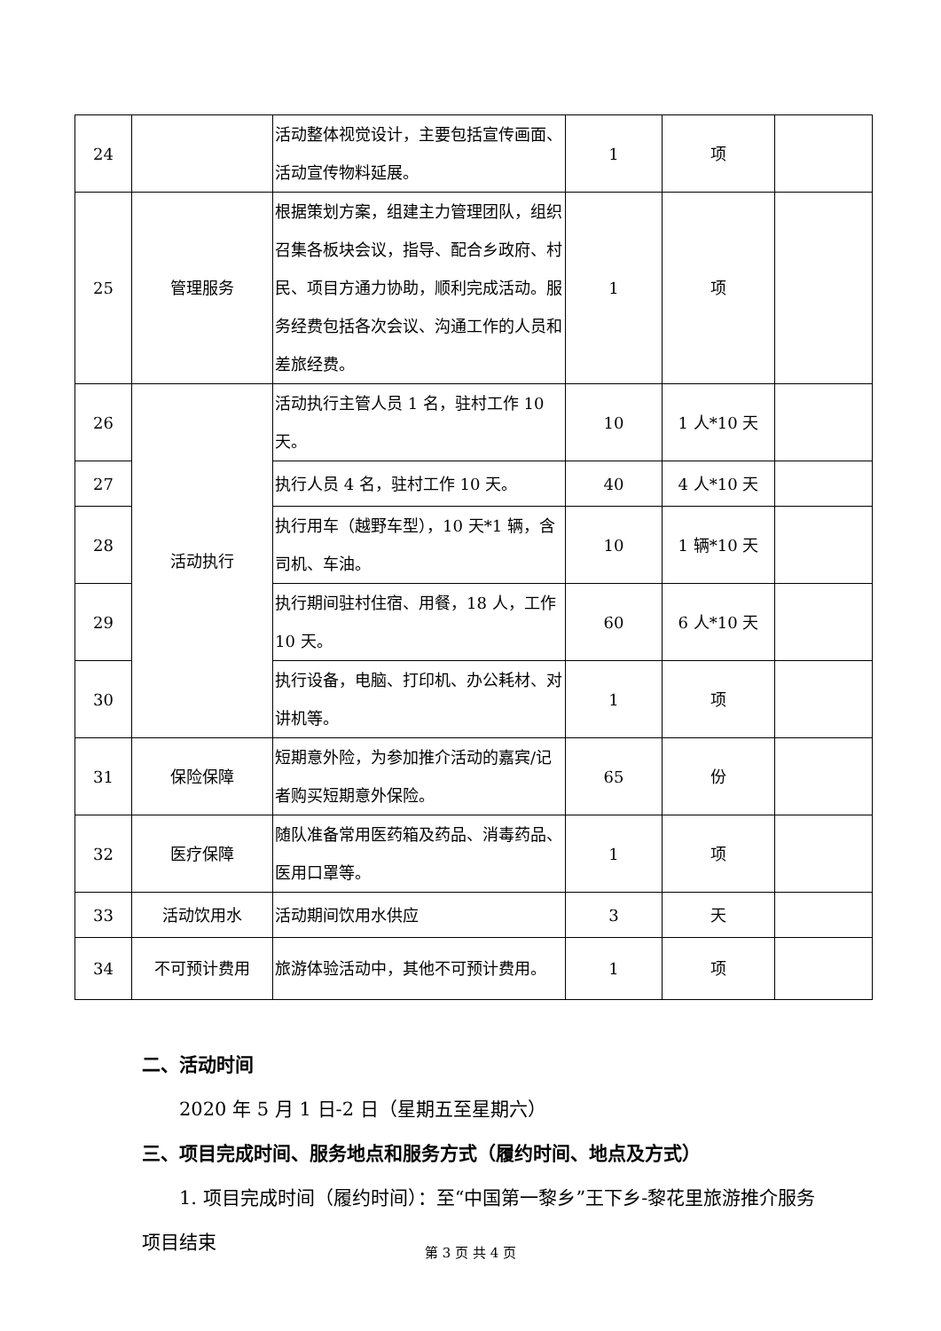| 24 | | 活动整体视觉设计，主要包括宣传画面、活动宣传物料延展。 | 1 | 项 | |
| 25 | 管理服务 | 根据策划方案，组建主力管理团队，组织召集各板块会议，指导、配合乡政府、村民、项目方通力协助，顺利完成活动。服务经费包括各次会议、沟通工作的人员和差旅经费。 | 1 | 项 | |
| 26 | 活动执行 | 活动执行主管人员 1 名，驻村工作 10 天。 | 10 | 1 人*10 天 | |
| 27 | | 执行人员 4 名，驻村工作 10 天。 | 40 | 4 人*10 天 | |
| 28 | | 执行用车（越野车型），10 天*1 辆，含司机、车油。 | 10 | 1 辆*10 天 | |
| 29 | | 执行期间驻村住宿、用餐，18 人，工作 10 天。 | 60 | 6 人*10 天 | |
| 30 | | 执行设备，电脑、打印机、办公耗材、对讲机等。 | 1 | 项 | |
| 31 | 保险保障 | 短期意外险，为参加推介活动的嘉宾/记者购买短期意外保险。 | 65 | 份 | |
| 32 | 医疗保障 | 随队准备常用医药箱及药品、消毒药品、医用口罩等。 | 1 | 项 | |
| 33 | 活动饮用水 | 活动期间饮用水供应 | 3 | 天 | |
| 34 | 不可预计费用 | 旅游体验活动中，其他不可预计费用。 | 1 | 项 | |
二、活动时间
2020 年 5 月 1 日-2 日（星期五至星期六）
三、项目完成时间、服务地点和服务方式（履约时间、地点及方式）
1. 项目完成时间（履约时间）：至“中国第一黎乡”王下乡-黎花里旅游推介服务项目结束
第 3 页 共 4 页